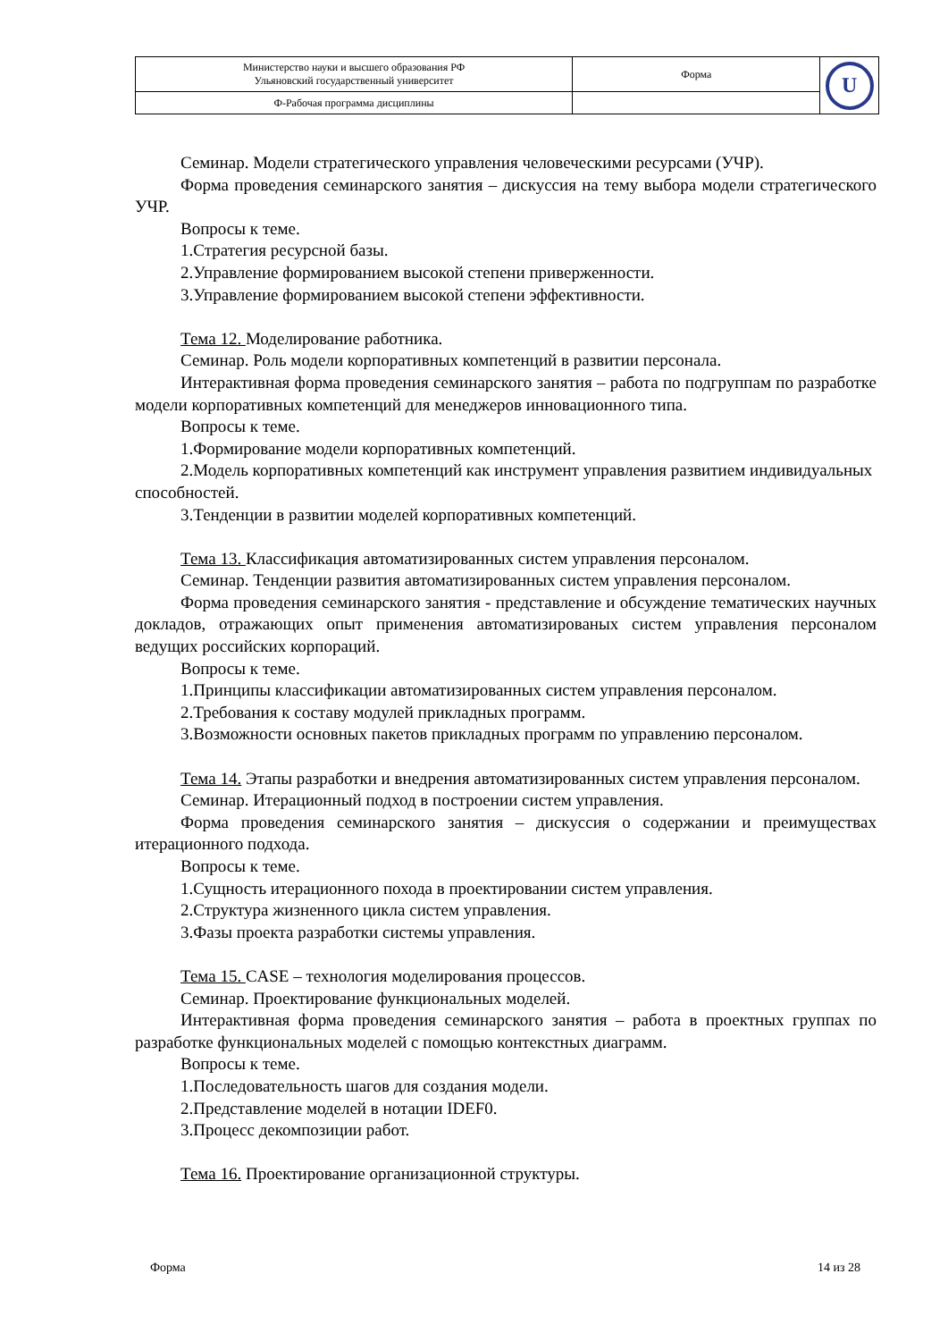| Министерство науки и высшего образования РФ Ульяновский государственный университет | Форма | U |
| Ф-Рабочая программа дисциплины | | |
Семинар. Модели стратегического управления человеческими ресурсами (УЧР).
Форма проведения семинарского занятия – дискуссия на тему выбора модели стратегического УЧР.
Вопросы к теме.
1.Стратегия ресурсной базы.
2.Управление формированием высокой степени приверженности.
3.Управление формированием высокой степени эффективности.
Тема 12. Моделирование работника.
Семинар. Роль модели корпоративных компетенций в развитии персонала.
Интерактивная форма проведения семинарского занятия – работа по подгруппам по разработке модели корпоративных компетенций для менеджеров инновационного типа.
Вопросы к теме.
1.Формирование модели корпоративных компетенций.
2.Модель корпоративных компетенций как инструмент управления развитием индивидуальных способностей.
3.Тенденции в развитии моделей корпоративных компетенций.
Тема 13. Классификация автоматизированных систем управления персоналом.
Семинар. Тенденции развития автоматизированных систем управления персоналом.
Форма проведения семинарского занятия - представление и обсуждение тематических научных докладов, отражающих опыт применения автоматизированых систем управления персоналом ведущих российских корпораций.
Вопросы к теме.
1.Принципы классификации автоматизированных систем управления персоналом.
2.Требования к составу модулей прикладных программ.
3.Возможности основных пакетов прикладных программ по управлению персоналом.
Тема 14. Этапы разработки и внедрения автоматизированных систем управления персоналом.
Семинар. Итерационный подход в построении систем управления.
Форма проведения семинарского занятия – дискуссия о содержании и преимуществах итерационного подхода.
Вопросы к теме.
1.Сущность итерационного похода в проектировании систем управления.
2.Структура жизненного цикла систем управления.
3.Фазы проекта разработки системы управления.
Тема 15. CASE – технология моделирования процессов.
Семинар. Проектирование функциональных моделей.
Интерактивная форма проведения семинарского занятия – работа в проектных группах по разработке функциональных моделей с помощью контекстных диаграмм.
Вопросы к теме.
1.Последовательность шагов для создания модели.
2.Представление моделей в нотации IDEF0.
3.Процесс декомпозиции работ.
Тема 16. Проектирование организационной структуры.
Форма 14 из 28